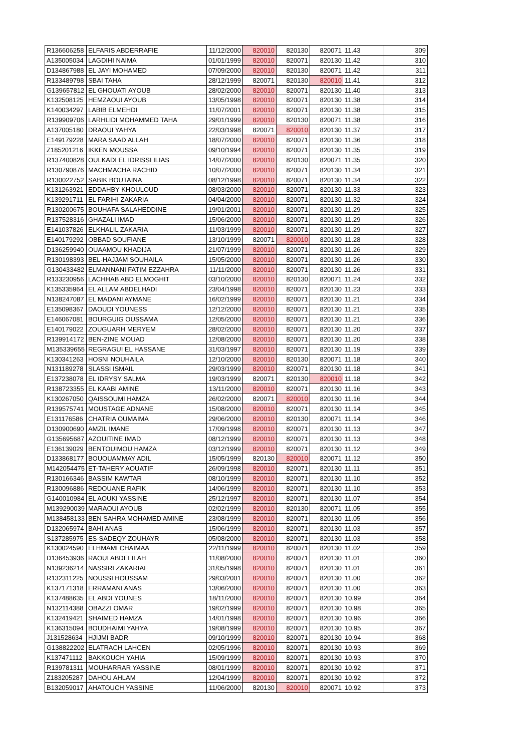| R136606258 | ELFARIS ABDERRAFIE | 11/12/2000 | 820010 | 820130 | 820071 | 11.43 | 309 |
| A135005034 | LAGDIHI NAIMA | 01/01/1999 | 820010 | 820071 | 820130 | 11.42 | 310 |
| D134867988 | EL JAYI MOHAMED | 07/09/2000 | 820010 | 820130 | 820071 | 11.42 | 311 |
| R133489798 | SBAI TAHA | 28/12/1999 | 820071 | 820130 | 820010 | 11.41 | 312 |
| G139657812 | EL GHOUATI AYOUB | 28/02/2000 | 820010 | 820071 | 820130 | 11.40 | 313 |
| K132508125 | HEMZAOUI AYOUB | 13/05/1998 | 820010 | 820071 | 820130 | 11.38 | 314 |
| K140034297 | LABIB ELMEHDI | 11/07/2001 | 820010 | 820071 | 820130 | 11.38 | 315 |
| R139909706 | LARHLIDI MOHAMMED TAHA | 29/01/1999 | 820010 | 820130 | 820071 | 11.38 | 316 |
| A137005180 | DRAOUI YAHYA | 22/03/1998 | 820071 | 820010 | 820130 | 11.37 | 317 |
| E149179228 | MARA SAAD ALLAH | 18/07/2000 | 820010 | 820071 | 820130 | 11.36 | 318 |
| Z185201216 | IKKEN MOUSSA | 09/10/1994 | 820010 | 820071 | 820130 | 11.35 | 319 |
| R137400828 | OULKADI EL IDRISSI ILIAS | 14/07/2000 | 820010 | 820130 | 820071 | 11.35 | 320 |
| R130790876 | MACHMACHA RACHID | 10/07/2000 | 820010 | 820071 | 820130 | 11.34 | 321 |
| R130022752 | SABIK BOUTAINA | 08/12/1998 | 820010 | 820071 | 820130 | 11.34 | 322 |
| K131263921 | EDDAHBY KHOULOUD | 08/03/2000 | 820010 | 820071 | 820130 | 11.33 | 323 |
| K139291711 | EL FARIHI ZAKARIA | 04/04/2000 | 820010 | 820071 | 820130 | 11.32 | 324 |
| R130200675 | BOUHAFA SALAHEDDINE | 19/01/2001 | 820010 | 820071 | 820130 | 11.29 | 325 |
| R137528316 | GHAZALI IMAD | 15/06/2000 | 820010 | 820071 | 820130 | 11.29 | 326 |
| E141037826 | ELKHALIL ZAKARIA | 11/03/1999 | 820010 | 820071 | 820130 | 11.29 | 327 |
| E140179292 | OBBAD SOUFIANE | 13/10/1999 | 820071 | 820010 | 820130 | 11.28 | 328 |
| D136259940 | OUAAMOU KHADIJA | 21/07/1999 | 820010 | 820071 | 820130 | 11.26 | 329 |
| R130198393 | BEL-HAJJAM SOUHAILA | 15/05/2000 | 820010 | 820071 | 820130 | 11.26 | 330 |
| G130433482 | ELMANNANI FATIM EZZAHRA | 11/11/2000 | 820010 | 820071 | 820130 | 11.26 | 331 |
| R133230956 | LACHHAB ABD ELMOGHIT | 03/10/2000 | 820010 | 820130 | 820071 | 11.24 | 332 |
| K135335964 | EL ALLAM ABDELHADI | 23/04/1998 | 820010 | 820071 | 820130 | 11.23 | 333 |
| N138247087 | EL MADANI AYMANE | 16/02/1999 | 820010 | 820071 | 820130 | 11.21 | 334 |
| E135098367 | DAOUDI YOUNESS | 12/12/2000 | 820010 | 820071 | 820130 | 11.21 | 335 |
| E146067081 | BOURGUIG OUSSAMA | 12/05/2000 | 820010 | 820071 | 820130 | 11.21 | 336 |
| E140179022 | ZOUGUARH MERYEM | 28/02/2000 | 820010 | 820071 | 820130 | 11.20 | 337 |
| R139914172 | BEN-ZINE MOUAD | 12/08/2000 | 820010 | 820071 | 820130 | 11.20 | 338 |
| M135339655 | REGRAGUI EL HASSANE | 31/03/1997 | 820010 | 820071 | 820130 | 11.19 | 339 |
| K130341263 | HOSNI NOUHAILA | 12/10/2000 | 820010 | 820130 | 820071 | 11.18 | 340 |
| N131189278 | SLASSI ISMAIL | 29/03/1999 | 820010 | 820071 | 820130 | 11.18 | 341 |
| E137238078 | EL IDRYSY SALMA | 19/03/1999 | 820071 | 820130 | 820010 | 11.18 | 342 |
| R138723355 | EL KAABI AMINE | 13/11/2000 | 820010 | 820071 | 820130 | 11.16 | 343 |
| K130267050 | QAISSOUMI HAMZA | 26/02/2000 | 820071 | 820010 | 820130 | 11.16 | 344 |
| R139575741 | MOUSTAGE ADNANE | 15/08/2000 | 820010 | 820071 | 820130 | 11.14 | 345 |
| E131176586 | CHATRIA OUMAIMA | 29/06/2000 | 820010 | 820130 | 820071 | 11.14 | 346 |
| D130900690 | AMZIL IMANE | 17/09/1998 | 820010 | 820071 | 820130 | 11.13 | 347 |
| G135695687 | AZOUITINE IMAD | 08/12/1999 | 820010 | 820071 | 820130 | 11.13 | 348 |
| E136139029 | BENTOUIMOU HAMZA | 03/12/1999 | 820010 | 820071 | 820130 | 11.12 | 349 |
| D133868177 | BOUOUAMMAY ADIL | 15/05/1999 | 820130 | 820010 | 820071 | 11.12 | 350 |
| M142054475 | ET-TAHERY AOUATIF | 26/09/1998 | 820010 | 820071 | 820130 | 11.11 | 351 |
| R130166346 | BASSIM KAWTAR | 08/10/1999 | 820010 | 820071 | 820130 | 11.10 | 352 |
| R130096886 | REDOUANE RAFIK | 14/06/1999 | 820010 | 820071 | 820130 | 11.10 | 353 |
| G140010984 | EL AOUKI YASSINE | 25/12/1997 | 820010 | 820071 | 820130 | 11.07 | 354 |
| M139290039 | MARAOUI AYOUB | 02/02/1999 | 820010 | 820130 | 820071 | 11.05 | 355 |
| M138458133 | BEN SAHRA MOHAMED AMINE | 23/08/1999 | 820010 | 820071 | 820130 | 11.05 | 356 |
| D132065974 | BAHI ANAS | 15/06/1999 | 820010 | 820071 | 820130 | 11.03 | 357 |
| S137285975 | ES-SADEQY ZOUHAYR | 05/08/2000 | 820010 | 820071 | 820130 | 11.03 | 358 |
| K130024590 | ELHMAMI CHAIMAA | 22/11/1999 | 820010 | 820071 | 820130 | 11.02 | 359 |
| D136453936 | RAOUI ABDELILAH | 11/08/2000 | 820010 | 820071 | 820130 | 11.01 | 360 |
| N139236214 | NASSIRI ZAKARIAE | 31/05/1998 | 820010 | 820071 | 820130 | 11.01 | 361 |
| R132311225 | NOUSSI HOUSSAM | 29/03/2001 | 820010 | 820071 | 820130 | 11.00 | 362 |
| K137171318 | ERRAMANI ANAS | 13/06/2000 | 820010 | 820071 | 820130 | 11.00 | 363 |
| K137488635 | EL ABDI YOUNES | 18/11/2000 | 820010 | 820071 | 820130 | 10.99 | 364 |
| N132114388 | OBAZZI OMAR | 19/02/1999 | 820010 | 820071 | 820130 | 10.98 | 365 |
| K132419421 | SHAIMED HAMZA | 14/01/1998 | 820010 | 820071 | 820130 | 10.96 | 366 |
| K136315094 | BOUDHAIMI YAHYA | 19/08/1999 | 820010 | 820071 | 820130 | 10.95 | 367 |
| J131528634 | HJIJMI BADR | 09/10/1999 | 820010 | 820071 | 820130 | 10.94 | 368 |
| G138822202 | ELATRACH LAHCEN | 02/05/1996 | 820010 | 820071 | 820130 | 10.93 | 369 |
| K137471112 | BAKKOUCH YAHIA | 15/09/1999 | 820010 | 820071 | 820130 | 10.93 | 370 |
| R139781311 | MOUHARRAR YASSINE | 08/01/1999 | 820010 | 820071 | 820130 | 10.92 | 371 |
| Z183205287 | DAHOU AHLAM | 12/04/1999 | 820010 | 820071 | 820130 | 10.92 | 372 |
| B132059017 | AHATOUCH YASSINE | 11/06/2000 | 820130 | 820010 | 820071 | 10.92 | 373 |